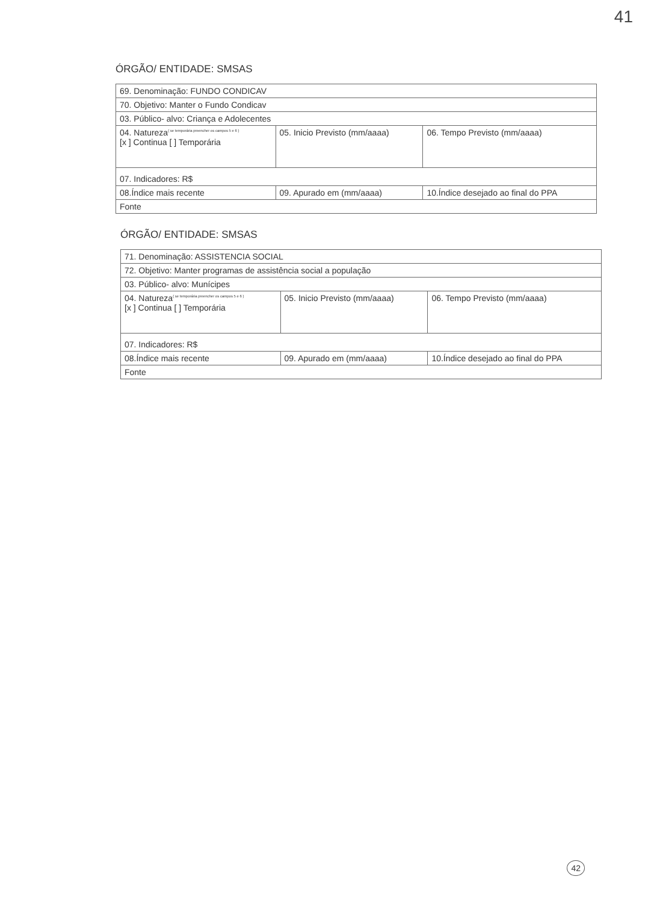41
ÓRGÃO/ ENTIDADE: SMSAS
| 69. Denominação: FUNDO CONDICAV | | |
| 70. Objetivo: Manter o Fundo Condicav | | |
| 03. Público- alvo: Criança e Adolecentes | | |
| 04. Natureza<sup>( se temporária preencher os campos 5 e 6 )</sup> [x ] Continua [ ] Temporária | 05. Inicio Previsto (mm/aaaa) | 06. Tempo Previsto (mm/aaaa) |
| 07. Indicadores: R$ | | |
| 08.Índice mais recente | 09. Apurado em (mm/aaaa) | 10.Índice desejado ao final do PPA |
| Fonte | | |
ÓRGÃO/ ENTIDADE: SMSAS
| 71. Denominação: ASSISTENCIA SOCIAL | | |
| 72. Objetivo: Manter programas de assistência social a população | | |
| 03. Público- alvo: Munícipes | | |
| 04. Natureza<sup>( se temporária preencher os campos 5 e 6 )</sup> [x ] Continua [ ] Temporária | 05. Inicio Previsto (mm/aaaa) | 06. Tempo Previsto (mm/aaaa) |
| 07. Indicadores: R$ | | |
| 08.Índice mais recente | 09. Apurado em (mm/aaaa) | 10.Índice desejado ao final do PPA |
| Fonte | | |
42